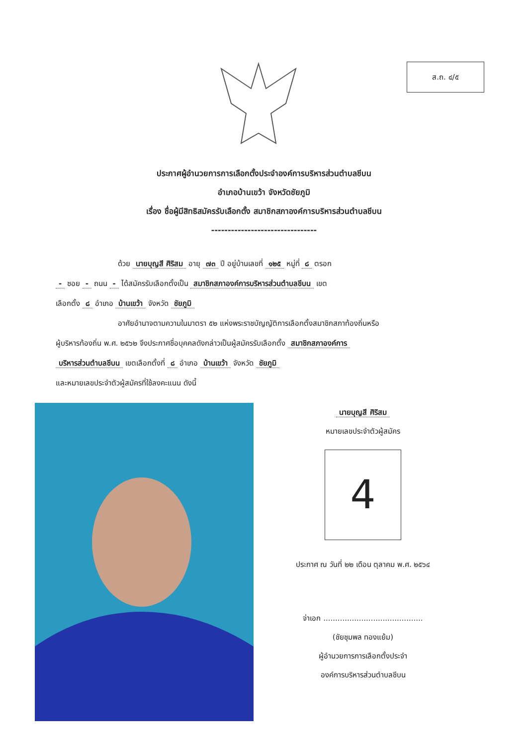ส.ถ. ๔/๕
ประกาศผู้อำนวยการการเลือกตั้งประจำองค์การบริหารส่วนตำบลชีบน
อำเภอบ้านเขว้า จังหวัดชัยภูมิ
เรื่อง ชื่อผู้มีสิทธิสมัครรับเลือกตั้ง สมาชิกสภาองค์การบริหารส่วนตำบลชีบน
--------------------------------
ด้วย นายบุญสี ศิริสม อายุ ๗๓ ปี อยู่บ้านเลขที่ ๑๒๕ หมู่ที่ ๘ ตรอก
- ซอย - ถนน - ได้สมัครรับเลือกตั้งเป็น สมาชิกสภาองค์การบริหารส่วนตำบลชีบน เขต
เลือกตั้ง ๘ อำเภอ บ้านเขว้า จังหวัด ชัยภูมิ
อาศัยอำนาจตามความในมาตรา ๕๒ แห่งพระราชบัญญัติการเลือกตั้งสมาชิกสภาท้องถิ่นหรือ
ผู้บริหารท้องถิ่น พ.ศ. ๒๕๖๒ จึงประกาศชื่อบุคคลดังกล่าวเป็นผู้สมัครรับเลือกตั้ง สมาชิกสภาองค์การ
บริหารส่วนตำบลชีบน เขตเลือกตั้งที่ ๘ อำเภอ บ้านเขว้า จังหวัด ชัยภูมิ
และหมายเลขประจำตัวผู้สมัครที่ใช้ลงคะแนน ดังนี้
นายบุญสี ศิริสม
หมายเลขประจำตัวผู้สมัคร
4
ประกาศ ณ วันที่ ๒๒ เดือน ตุลาคม พ.ศ. ๒๕๖๔
จ่าเอก ..........................................
(ชัยชุมพล ทองแย้ม)
ผู้อำนวยการการเลือกตั้งประจำ
องค์การบริหารส่วนตำบลชีบน